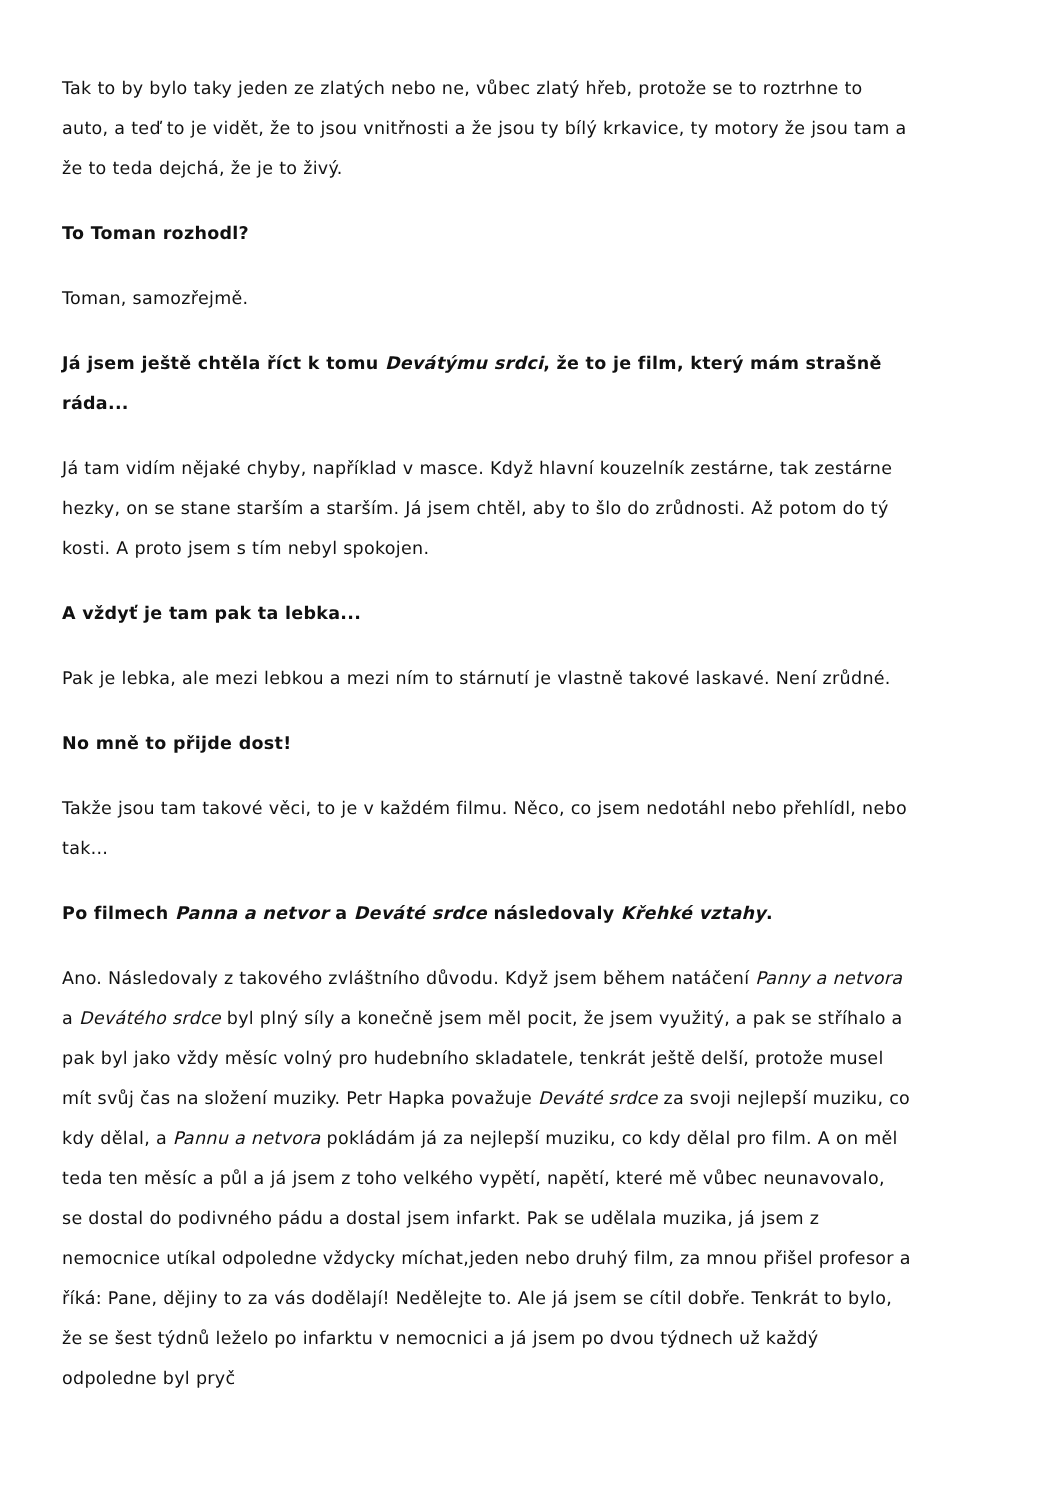Tak to by bylo taky jeden ze zlatých nebo ne, vůbec zlatý hřeb, protože se to roztrhne to auto, a teď to je vidět, že to jsou vnitřnosti a že jsou ty bílý krkavice, ty motory že jsou tam a že to teda dejchá, že je to živý.
To Toman rozhodl?
Toman, samozřejmě.
Já jsem ještě chtěla říct k tomu Devátýmu srdci, že to je film, který mám strašně ráda...
Já tam vidím nějaké chyby, například v masce. Když hlavní kouzelník zestárne, tak zestárne hezky, on se stane starším a starším. Já jsem chtěl, aby to šlo do zrůdnosti. Až potom do tý kosti. A proto jsem s tím nebyl spokojen.
A vždyť je tam pak ta lebka...
Pak je lebka, ale mezi lebkou a mezi ním to stárnutí je vlastně takové laskavé. Není zrůdné.
No mně to přijde dost!
Takže jsou tam takové věci, to je v každém filmu. Něco, co jsem nedotáhl nebo přehlídl, nebo tak…
Po filmech Panna a netvor a Deváté srdce následovaly Křehké vztahy.
Ano. Následovaly z takového zvláštního důvodu. Když jsem během natáčení Panny a netvora a Devátého srdce byl plný síly a konečně jsem měl pocit, že jsem využitý, a pak se stříhalo a pak byl jako vždy měsíc volný pro hudebního skladatele, tenkrát ještě delší, protože musel mít svůj čas na složení muziky. Petr Hapka považuje Deváté srdce za svoji nejlepší muziku, co kdy dělal, a Pannu a netvora pokládám já za nejlepší muziku, co kdy dělal pro film. A on měl teda ten měsíc a půl a já jsem z toho velkého vypětí, napětí, které mě vůbec neunavovalo, se dostal do podivného pádu a dostal jsem infarkt. Pak se udělala muzika, já jsem z nemocnice utíkal odpoledne vždycky míchat,jeden nebo druhý film, za mnou přišel profesor a říká: Pane, dějiny to za vás dodělají! Nedělejte to. Ale já jsem se cítil dobře. Tenkrát to bylo, že se šest týdnů leželo po infarktu v nemocnici a já jsem po dvou týdnech už každý odpoledne byl pryč